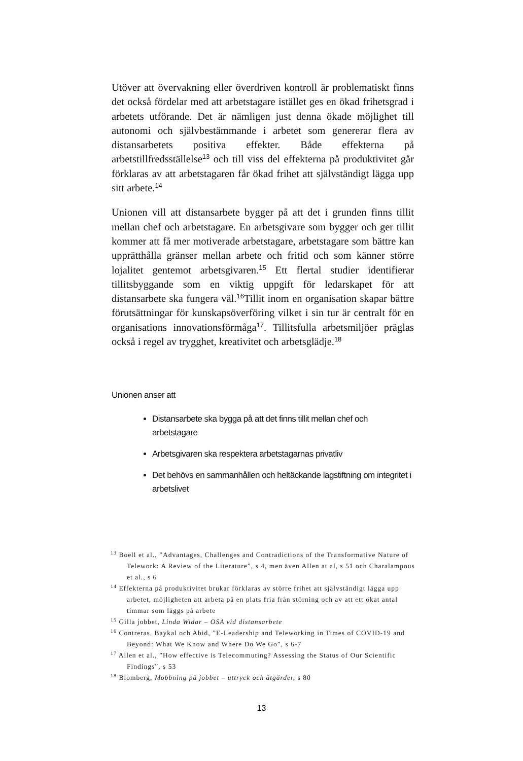Utöver att övervakning eller överdriven kontroll är problematiskt finns det också fördelar med att arbetstagare istället ges en ökad frihetsgrad i arbetets utförande. Det är nämligen just denna ökade möjlighet till autonomi och självbestämmande i arbetet som genererar flera av distansarbetets positiva effekter. Både effekterna på arbetstillfredsställelse<sup>13</sup> och till viss del effekterna på produktivitet går förklaras av att arbetstagaren får ökad frihet att självständigt lägga upp sitt arbete.<sup>14</sup>
Unionen vill att distansarbete bygger på att det i grunden finns tillit mellan chef och arbetstagare. En arbetsgivare som bygger och ger tillit kommer att få mer motiverade arbetstagare, arbetstagare som bättre kan upprätthålla gränser mellan arbete och fritid och som känner större lojalitet gentemot arbetsgivaren.<sup>15</sup> Ett flertal studier identifierar tillitsbyggande som en viktig uppgift för ledarskapet för att distansarbete ska fungera väl.<sup>16</sup>Tillit inom en organisation skapar bättre förutsättningar för kunskapsöverföring vilket i sin tur är centralt för en organisations innovationsförmåga<sup>17</sup>. Tillitsfulla arbetsmiljöer präglas också i regel av trygghet, kreativitet och arbetsglädje.<sup>18</sup>
Unionen anser att
Distansarbete ska bygga på att det finns tillit mellan chef och arbetstagare
Arbetsgivaren ska respektera arbetstagarnas privatliv
Det behövs en sammanhållen och heltäckande lagstiftning om integritet i arbetslivet
<sup>13</sup> Boell et al., ”Advantages, Challenges and Contradictions of the Transformative Nature of Telework: A Review of the Literature”, s 4, men även Allen at al, s 51 och Charalampous et al., s 6
<sup>14</sup> Effekterna på produktivitet brukar förklaras av större frihet att självständigt lägga upp arbetet, möjligheten att arbeta på en plats fria från störning och av att ett ökat antal timmar som läggs på arbete
<sup>15</sup> Gilla jobbet, Linda Widar – OSA vid distansarbete
<sup>16</sup> Contreras, Baykal och Abid, ”E-Leadership and Teleworking in Times of COVID-19 and Beyond: What We Know and Where Do We Go”, s 6-7
<sup>17</sup> Allen et al., ”How effective is Telecommuting? Assessing the Status of Our Scientific Findings”, s 53
<sup>18</sup> Blomberg, Mobbning på jobbet – uttryck och åtgärder, s 80
13